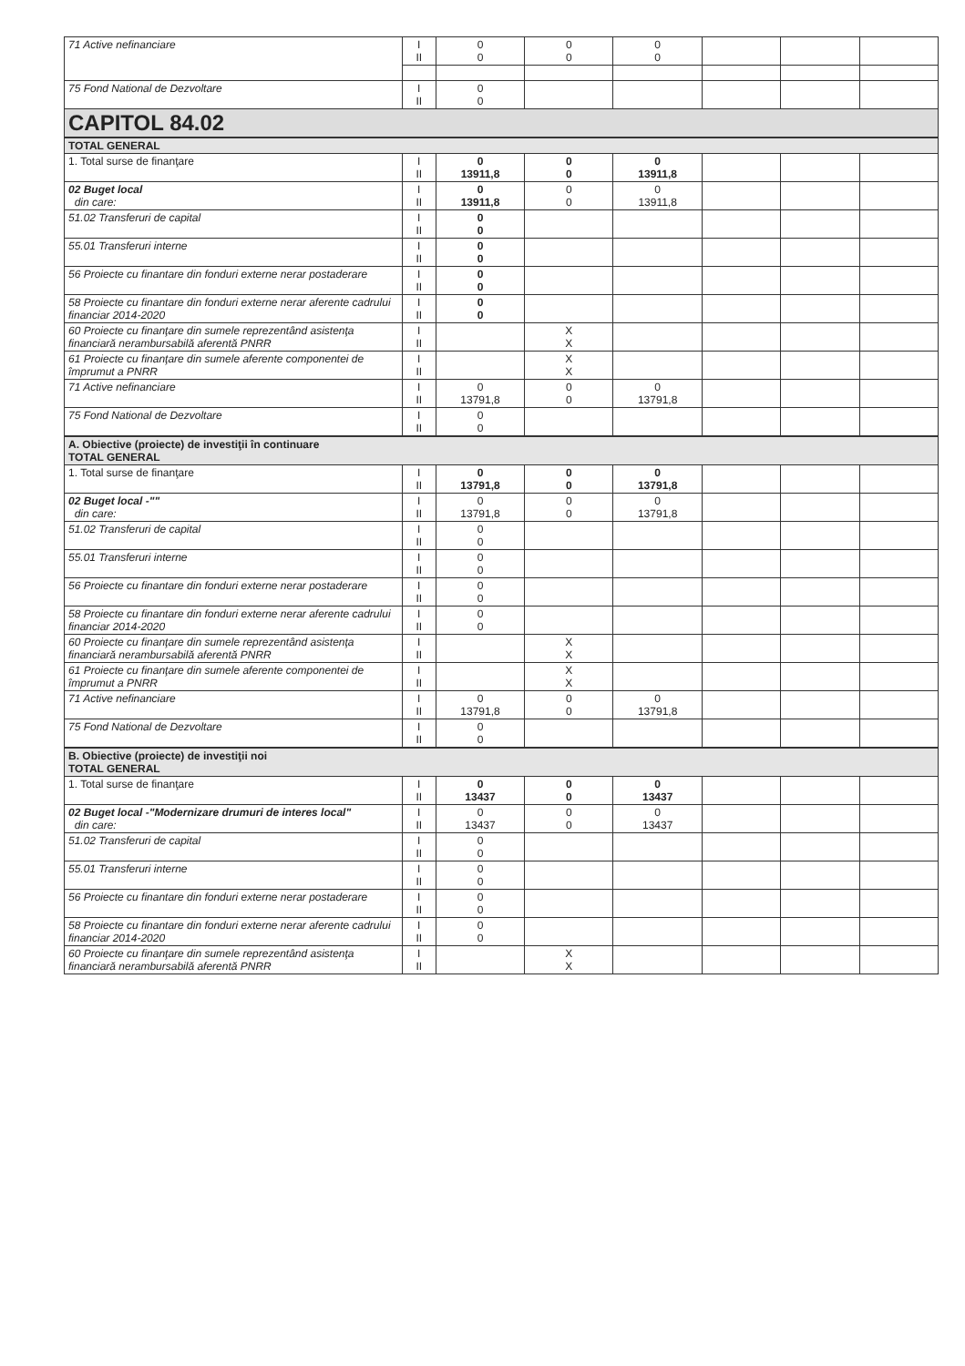| 71 Active nefinanciare | I II | 0 0 | 0 0 | 0 0 | | | |
| 75 Fond National de Dezvoltare | I II | 0 0 | | | | | |
| CAPITOL 84.02 | | | | | | | |
| TOTAL GENERAL | | | | | | | |
| 1. Total surse de finanţare | I II | 0 13911,8 | 0 0 | 0 13911,8 | | | |
| 02 Buget local din care: | I II | 0 13911,8 | 0 0 | 0 13911,8 | | | |
| 51.02 Transferuri de capital | I II | 0 0 | | | | | |
| 55.01 Transferuri interne | I II | 0 0 | | | | | |
| 56 Proiecte cu finantare din fonduri externe nerar postaderare | I II | 0 0 | | | | | |
| 58 Proiecte cu finantare din fonduri externe nerar aferente cadrului financiar 2014-2020 | I II | 0 0 | | | | | |
| 60 Proiecte cu finanţare din sumele reprezentând asistenţa financiară nerambursabilă aferentă PNRR | I II | | X X | | | | |
| 61 Proiecte cu finanţare din sumele aferente componentei de împrumut a PNRR | I II | | X X | | | | |
| 71 Active nefinanciare | I II | 0 13791,8 | 0 0 | 0 13791,8 | | | |
| 75 Fond National de Dezvoltare | I II | 0 0 | | | | | |
| A. Obiective (proiecte) de investiţii în continuare TOTAL GENERAL | | | | | | | |
| 1. Total surse de finanţare | I II | 0 13791,8 | 0 0 | 0 13791,8 | | | |
| 02 Buget local -"" din care: | I II | 0 13791,8 | 0 0 | 0 13791,8 | | | |
| 51.02 Transferuri de capital | I II | 0 0 | | | | | |
| 55.01 Transferuri interne | I II | 0 0 | | | | | |
| 56 Proiecte cu finantare din fonduri externe nerar postaderare | I II | 0 0 | | | | | |
| 58 Proiecte cu finantare din fonduri externe nerar aferente cadrului financiar 2014-2020 | I II | 0 0 | | | | | |
| 60 Proiecte cu finanţare din sumele reprezentând asistenţa financiară nerambursabilă aferentă PNRR | I II | | X X | | | | |
| 61 Proiecte cu finanţare din sumele aferente componentei de împrumut a PNRR | I II | | X X | | | | |
| 71 Active nefinanciare | I II | 0 13791,8 | 0 0 | 0 13791,8 | | | |
| 75 Fond National de Dezvoltare | I II | 0 0 | | | | | |
| B. Obiective (proiecte) de investiţii noi TOTAL GENERAL | | | | | | | |
| 1. Total surse de finanţare | I II | 0 13437 | 0 0 | 0 13437 | | | |
| 02 Buget local -"Modernizare drumuri de interes local" din care: | I II | 0 13437 | 0 0 | 0 13437 | | | |
| 51.02 Transferuri de capital | I II | 0 0 | | | | | |
| 55.01 Transferuri interne | I II | 0 0 | | | | | |
| 56 Proiecte cu finantare din fonduri externe nerar postaderare | I II | 0 0 | | | | | |
| 58 Proiecte cu finantare din fonduri externe nerar aferente cadrului financiar 2014-2020 | I II | 0 0 | | | | | |
| 60 Proiecte cu finanţare din sumele reprezentând asistenţa financiară nerambursabilă aferentă PNRR | I II | | X X | | | | |